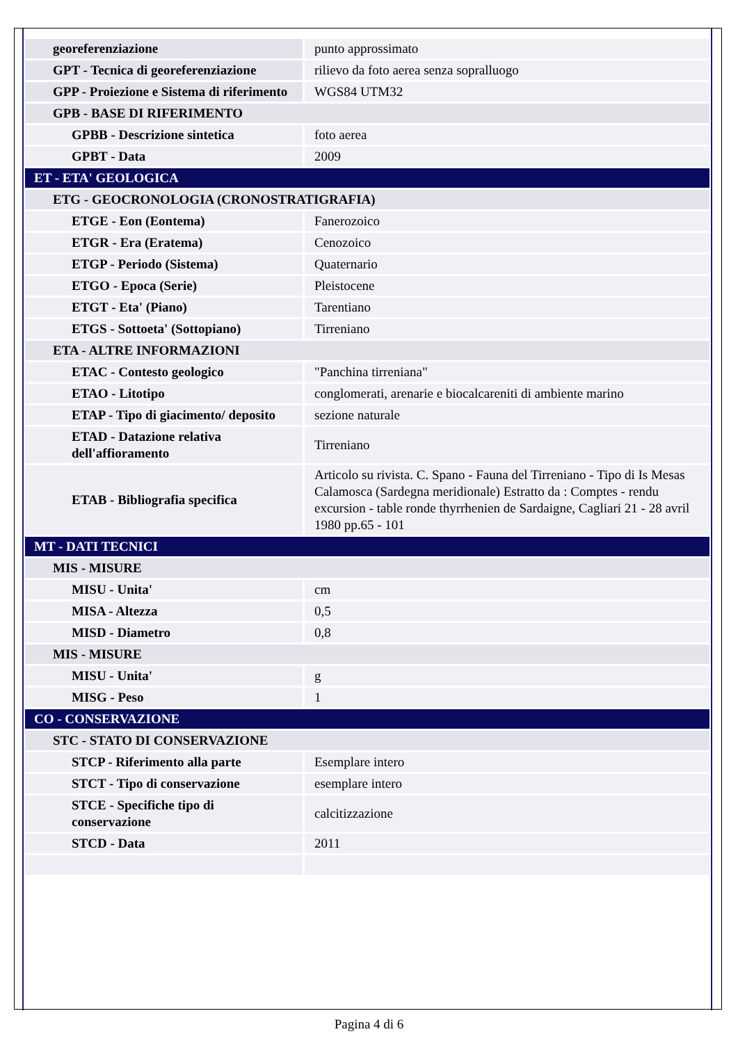| georeferenziazione | punto approssimato |
| GPT - Tecnica di georeferenziazione | rilievo da foto aerea senza sopralluogo |
| GPP - Proiezione e Sistema di riferimento | WGS84 UTM32 |
| GPB - BASE DI RIFERIMENTO | |
| GPBB - Descrizione sintetica | foto aerea |
| GPBT - Data | 2009 |
| ET - ETA' GEOLOGICA | |
| ETG - GEOCRONOLOGIA (CRONOSTRATIGRAFIA) | |
| ETGE - Eon (Eontema) | Fanerozoico |
| ETGR - Era (Eratema) | Cenozoico |
| ETGP - Periodo (Sistema) | Quaternario |
| ETGO - Epoca (Serie) | Pleistocene |
| ETGT - Eta' (Piano) | Tarentiano |
| ETGS - Sottoeta' (Sottopiano) | Tirreniano |
| ETA - ALTRE INFORMAZIONI | |
| ETAC - Contesto geologico | "Panchina tirreniana" |
| ETAO - Litotipo | conglomerati, arenarie e biocalcareniti di ambiente marino |
| ETAP - Tipo di giacimento/ deposito | sezione naturale |
| ETAD - Datazione relativa dell'affioramento | Tirreniano |
| ETAB - Bibliografia specifica | Articolo su rivista. C. Spano - Fauna del Tirreniano - Tipo di Is Mesas Calamosca (Sardegna meridionale) Estratto da : Comptes - rendu excursion - table ronde thyrrhenien de Sardaigne, Cagliari 21 - 28 avril 1980 pp.65 - 101 |
| MT - DATI TECNICI | |
| MIS - MISURE | |
| MISU - Unita' | cm |
| MISA - Altezza | 0,5 |
| MISD - Diametro | 0,8 |
| MIS - MISURE | |
| MISU - Unita' | g |
| MISG - Peso | 1 |
| CO - CONSERVAZIONE | |
| STC - STATO DI CONSERVAZIONE | |
| STCP - Riferimento alla parte | Esemplare intero |
| STCT - Tipo di conservazione | esemplare intero |
| STCE - Specifiche tipo di conservazione | calcitizzazione |
| STCD - Data | 2011 |
Pagina 4 di 6